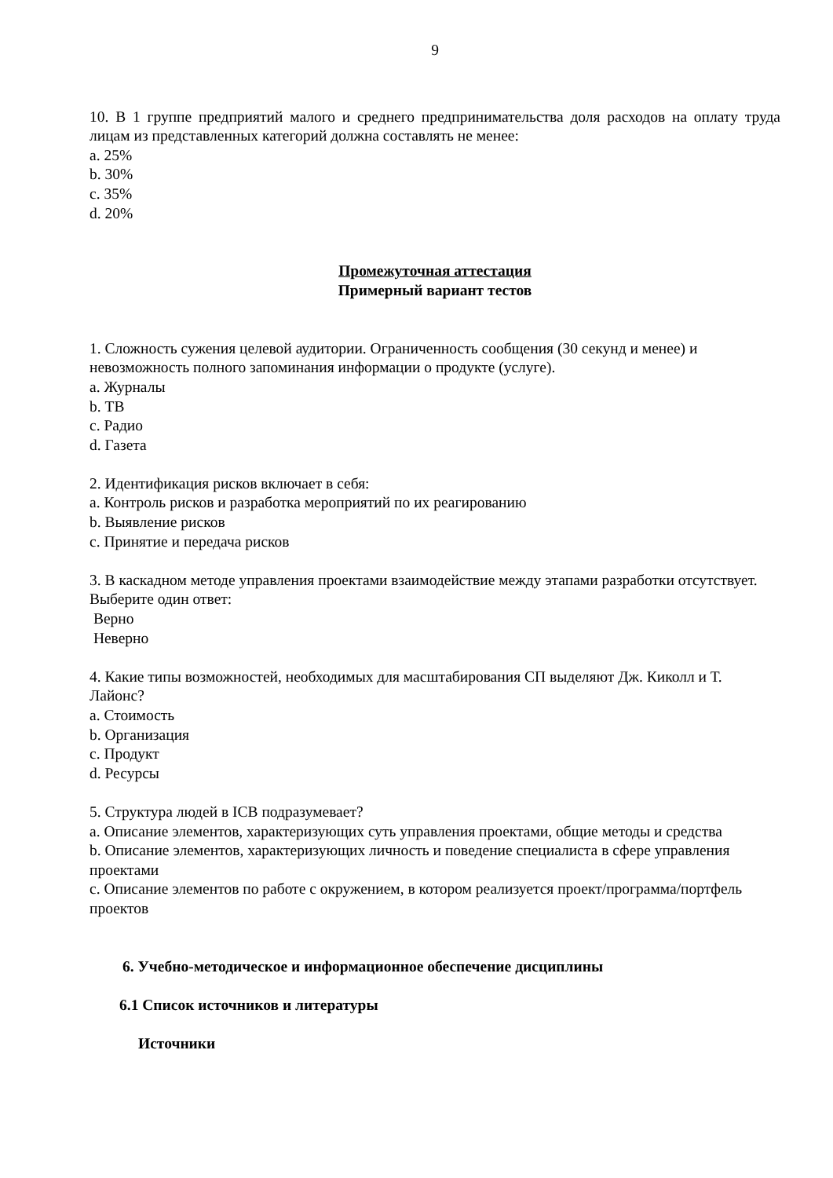9
10. В 1 группе предприятий малого и среднего предпринимательства доля расходов на оплату труда лицам из представленных категорий должна составлять не менее:
a. 25%
b. 30%
c. 35%
d. 20%
Промежуточная аттестация
Примерный вариант тестов
1. Сложность сужения целевой аудитории. Ограниченность сообщения (30 секунд и менее) и невозможность полного запоминания информации о продукте (услуге).
a. Журналы
b. ТВ
c. Радио
d. Газета
2. Идентификация рисков включает в себя:
a. Контроль рисков и разработка мероприятий по их реагированию
b. Выявление рисков
c. Принятие и передача рисков
3. В каскадном методе управления проектами взаимодействие между этапами разработки отсутствует.
Выберите один ответ:
Верно
Неверно
4. Какие типы возможностей, необходимых для масштабирования СП выделяют Дж. Киколл и Т. Лайонс?
a. Стоимость
b. Организация
c. Продукт
d. Ресурсы
5. Структура людей в ICB подразумевает?
a. Описание элементов, характеризующих суть управления проектами, общие методы и средства
b. Описание элементов, характеризующих личность и поведение специалиста в сфере управления проектами
c. Описание элементов по работе с окружением, в котором реализуется проект/программа/портфель проектов
6. Учебно-методическое и информационное обеспечение дисциплины
6.1 Список источников и литературы
Источники